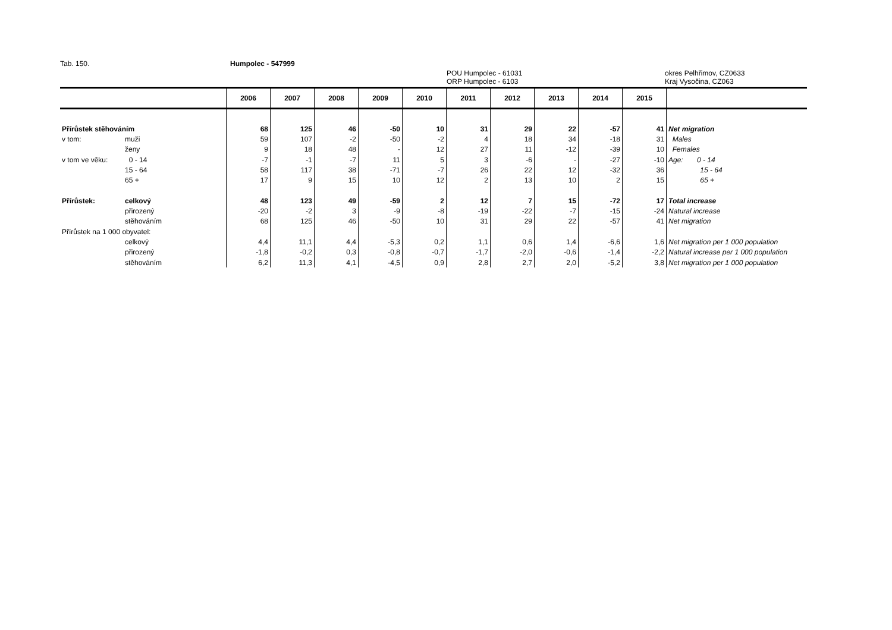Tab. 150. Humpolec - 547999
POU Humpolec - 61031
ORP Humpolec - 6103
okres Pelhřimov, CZ0633
Kraj Vysočina, CZ063
| | | 2006 | 2007 | 2008 | 2009 | 2010 | 2011 | 2012 | 2013 | 2014 | 2015 | |
| --- | --- | --- | --- | --- | --- | --- | --- | --- | --- | --- | --- | --- |
| Přírůstek stěhováním | | 68 | 125 | 46 | -50 | 10 | 31 | 29 | 22 | -57 | 41 | Net migration |
| v tom: | muži | 59 | 107 | -2 | -50 | -2 | 4 | 18 | 34 | -18 | 31 | Males |
| | ženy | 9 | 18 | 48 | - | 12 | 27 | 11 | -12 | -39 | 10 | Females |
| v tom ve věku: | 0 - 14 | -7 | -1 | -7 | 11 | 5 | 3 | -6 | - | -27 | -10 | Age: 0 - 14 |
| | 15 - 64 | 58 | 117 | 38 | -71 | -7 | 26 | 22 | 12 | -32 | 36 | 15 - 64 |
| | 65 + | 17 | 9 | 15 | 10 | 12 | 2 | 13 | 10 | 2 | 15 | 65 + |
| Přírůstek: | celkový | 48 | 123 | 49 | -59 | 2 | 12 | 7 | 15 | -72 | 17 | Total increase |
| | přirozený | -20 | -2 | 3 | -9 | -8 | -19 | -22 | -7 | -15 | -24 | Natural increase |
| | stěhováním | 68 | 125 | 46 | -50 | 10 | 31 | 29 | 22 | -57 | 41 | Net migration |
| Přírůstek na 1 000 obyvatel: | | | | | | | | | | | | |
| | celkový | 4,4 | 11,1 | 4,4 | -5,3 | 0,2 | 1,1 | 0,6 | 1,4 | -6,6 | 1,6 | Net migration per 1 000 population |
| | přirozený | -1,8 | -0,2 | 0,3 | -0,8 | -0,7 | -1,7 | -2,0 | -0,6 | -1,4 | -2,2 | Natural increase per 1 000 population |
| | stěhováním | 6,2 | 11,3 | 4,1 | -4,5 | 0,9 | 2,8 | 2,7 | 2,0 | -5,2 | 3,8 | Net migration per 1 000 population |